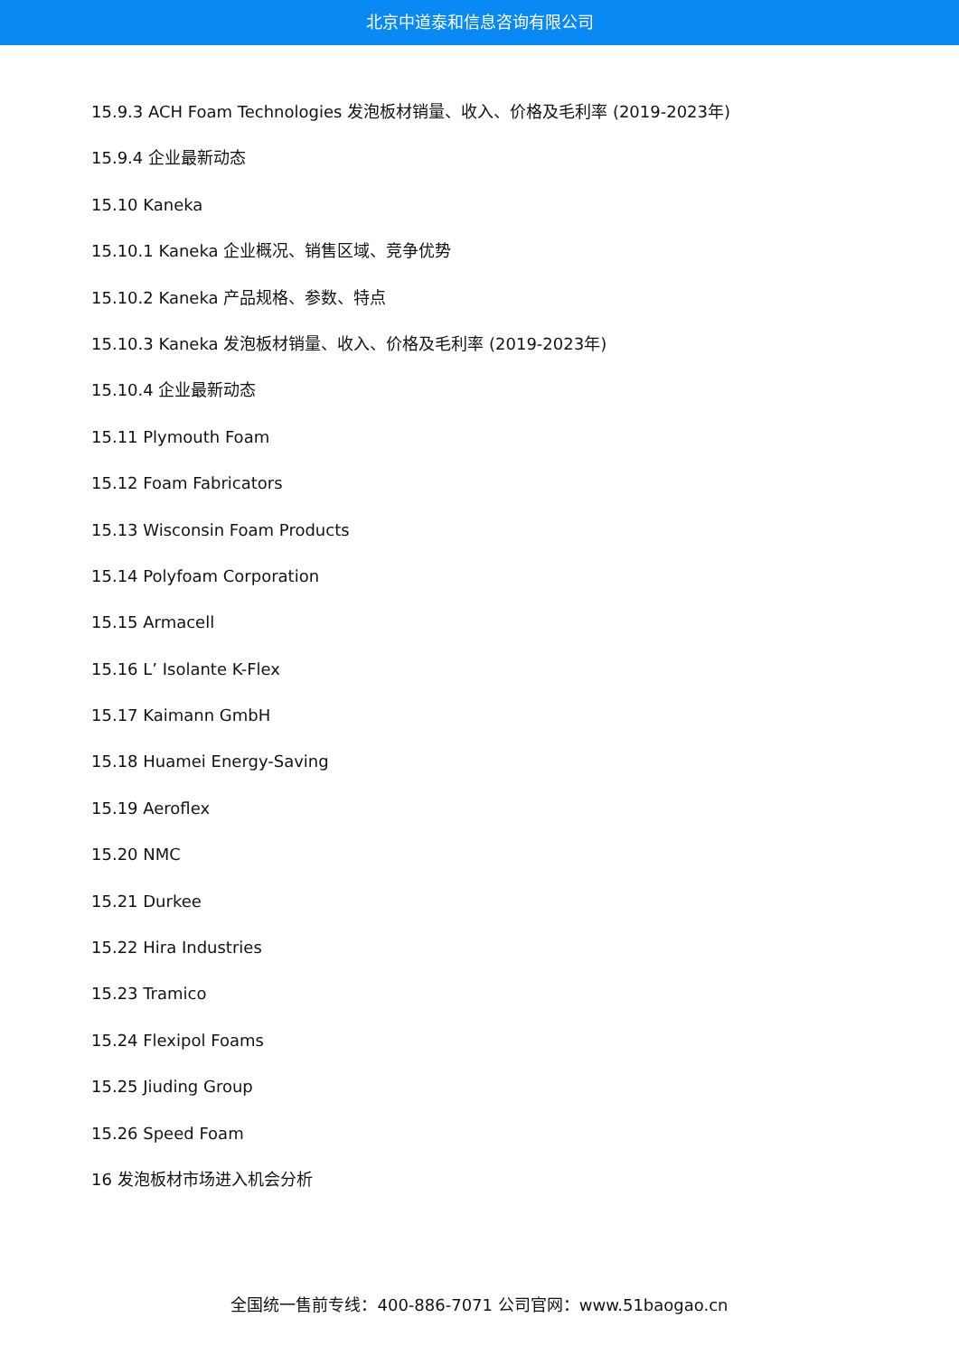北京中道泰和信息咨询有限公司
15.9.3 ACH Foam Technologies 发泡板材销量、收入、价格及毛利率 (2019-2023年)
15.9.4 企业最新动态
15.10 Kaneka
15.10.1 Kaneka 企业概况、销售区域、竞争优势
15.10.2 Kaneka 产品规格、参数、特点
15.10.3 Kaneka 发泡板材销量、收入、价格及毛利率 (2019-2023年)
15.10.4 企业最新动态
15.11 Plymouth Foam
15.12 Foam Fabricators
15.13 Wisconsin Foam Products
15.14 Polyfoam Corporation
15.15 Armacell
15.16 L’ Isolante K-Flex
15.17 Kaimann GmbH
15.18 Huamei Energy-Saving
15.19 Aeroflex
15.20 NMC
15.21 Durkee
15.22 Hira Industries
15.23 Tramico
15.24 Flexipol Foams
15.25 Jiuding Group
15.26 Speed Foam
16 发泡板材市场进入机会分析
全国统一售前专线：400-886-7071 公司官网：www.51baogao.cn